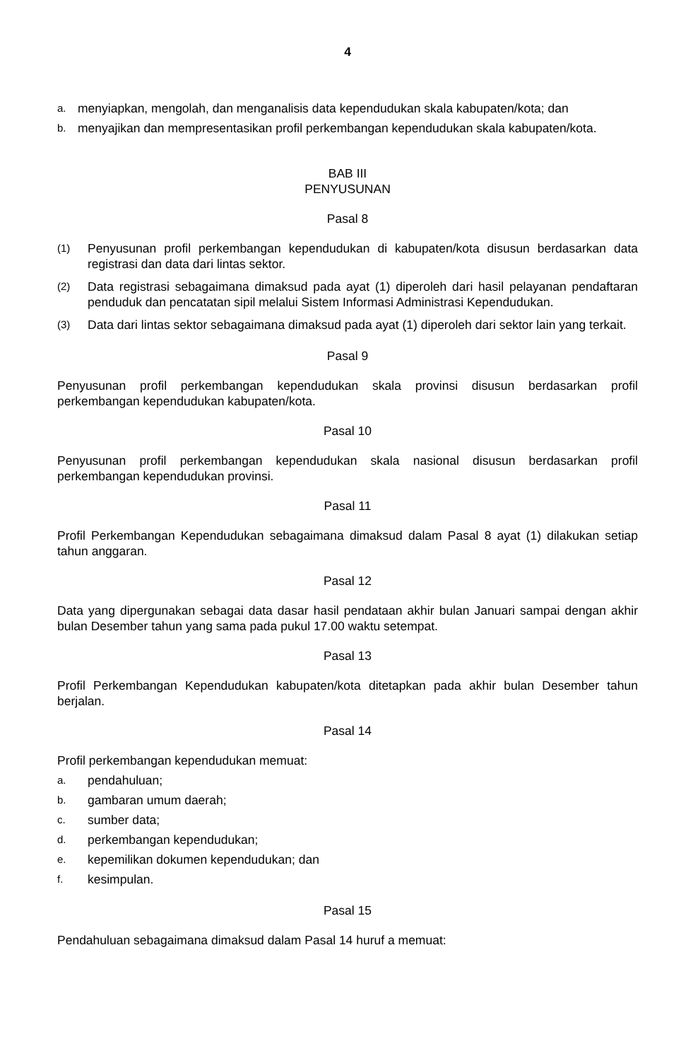4
a. menyiapkan, mengolah, dan menganalisis data kependudukan skala kabupaten/kota; dan
b. menyajikan dan mempresentasikan profil perkembangan kependudukan skala kabupaten/kota.
BAB III
PENYUSUNAN
Pasal 8
(1) Penyusunan profil perkembangan kependudukan di kabupaten/kota disusun berdasarkan data registrasi dan data dari lintas sektor.
(2) Data registrasi sebagaimana dimaksud pada ayat (1) diperoleh dari hasil pelayanan pendaftaran penduduk dan pencatatan sipil melalui Sistem Informasi Administrasi Kependudukan.
(3) Data dari lintas sektor sebagaimana dimaksud pada ayat (1) diperoleh dari sektor lain yang terkait.
Pasal 9
Penyusunan profil perkembangan kependudukan skala provinsi disusun berdasarkan profil perkembangan kependudukan kabupaten/kota.
Pasal 10
Penyusunan profil perkembangan kependudukan skala nasional disusun berdasarkan profil perkembangan kependudukan provinsi.
Pasal 11
Profil Perkembangan Kependudukan sebagaimana dimaksud dalam Pasal 8 ayat (1) dilakukan setiap tahun anggaran.
Pasal 12
Data yang dipergunakan sebagai data dasar hasil pendataan akhir bulan Januari sampai dengan akhir bulan Desember tahun yang sama pada pukul 17.00 waktu setempat.
Pasal 13
Profil Perkembangan Kependudukan kabupaten/kota ditetapkan pada akhir bulan Desember tahun berjalan.
Pasal 14
Profil perkembangan kependudukan memuat:
a. pendahuluan;
b. gambaran umum daerah;
c. sumber data;
d. perkembangan kependudukan;
e. kepemilikan dokumen kependudukan; dan
f. kesimpulan.
Pasal 15
Pendahuluan sebagaimana dimaksud dalam Pasal 14 huruf a memuat: